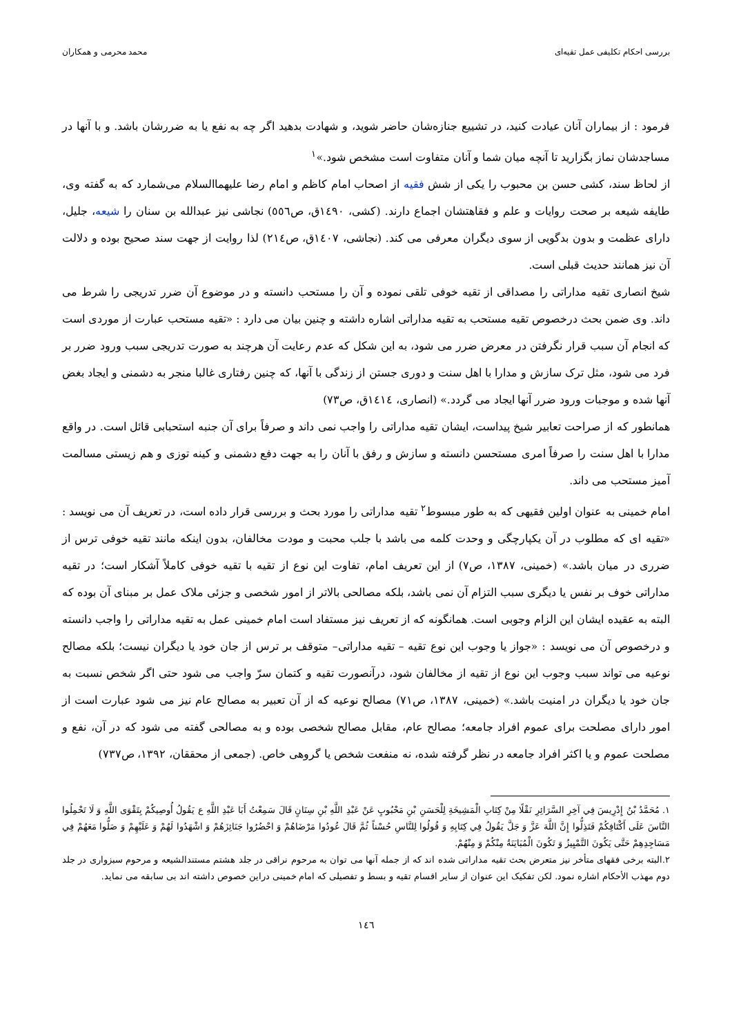بررسی احکام تکلیفی عمل تقیه‌ای محمد محرمی و همکاران
فرمود : از بیماران آنان عیادت کنید، در تشییع جنازه‌شان حاضر شوید، و شهادت بدهید اگر چه به نفع یا به ضررشان باشد. و با آنها در مساجدشان نماز بگزارید تا آنچه میان شما و آنان متفاوت است مشخص شود.»<sup>۱</sup>
از لحاظ سند، کشی حسن بن محبوب را یکی از شش فقیه از اصحاب امام کاظم و امام رضا علیهماالسلام می‌شمارد که به گفته وی، طایفه شیعه بر صحت روایات و علم و فقاهتشان اجماع دارند. (کشی، ۱٤۹۰ق، ص٥٥٦) نجاشی نیز عبدالله بن سنان را شیعه، جلیل، دارای عظمت و بدون بدگویی از سوی دیگران معرفی می کند. (نجاشی، ۱٤۰۷ق، ص۲۱٤) لذا روایت از جهت سند صحیح بوده و دلالت آن نیز همانند حدیث قبلی است.
شیخ انصاری تقیه مداراتی را مصداقی از تقیه خوفی تلقی نموده و آن را مستحب دانسته و در موضوع آن ضرر تدریجی را شرط می داند. وی ضمن بحث درخصوص تقیه مستحب به تقیه مداراتی اشاره داشته و چنین بیان می دارد : «تقیه مستحب عبارت از موردی است که انجام آن سبب قرار نگرفتن در معرض ضرر می شود، به این شکل که عدم رعایت آن هرچند به صورت تدریجی سبب ورود ضرر بر فرد می شود، مثل ترک سازش و مدارا با اهل سنت و دوری جستن از زندگی با آنها، که چنین رفتاری غالبا منجر به دشمنی و ایجاد بغض آنها شده و موجبات ورود ضرر آنها ایجاد می گردد.» (انصاری، ۱٤۱٤ق، ص۷۳)
همانطور که از صراحت تعابیر شیخ پیداست، ایشان تقیه مداراتی را واجب نمی داند و صرفاً برای آن جنبه استحبابی قائل است. در واقع مدارا با اهل سنت را صرفاً امری مستحسن دانسته و سازش و رفق با آنان را به جهت دفع دشمنی و کینه توزی و هم زیستی مسالمت آمیز مستحب می داند.
امام خمینی به عنوان اولین فقیهی که به طور مبسوط<sup>۲</sup> تقیه مداراتی را مورد بحث و بررسی قرار داده است، در تعریف آن می نویسد : «تقیه ای که مطلوب در آن یکپارچگی و وحدت کلمه می باشد با جلب محبت و مودت مخالفان، بدون اینکه مانند تقیه خوفی ترس از ضرری در میان باشد.» (خمینی، ۱۳۸۷، ص۷) از این تعریف امام، تفاوت این نوع از تقیه با تقیه خوفی کاملاً آشکار است؛ در تقیه مداراتی خوف بر نفس یا دیگری سبب التزام آن نمی باشد، بلکه مصالحی بالاتر از امور شخصی و جزئی ملاک عمل بر مبنای آن بوده که البته به عقیده ایشان این الزام وجوبی است. همانگونه که از تعریف نیز مستفاد است امام خمینی عمل به تقیه مداراتی را واجب دانسته و درخصوص آن می نویسد : «جواز یا وجوب این نوع تقیه – تقیه مداراتی– متوقف بر ترس از جان خود یا دیگران نیست؛ بلکه مصالح نوعیه می تواند سبب وجوب این نوع از تقیه از مخالفان شود، درآنصورت تقیه و کتمان سرّ واجب می شود حتی اگر شخص نسبت به جان خود یا دیگران در امنیت باشد.» (خمینی، ۱۳۸۷، ص۷۱) مصالح نوعیه که از آن تعبیر به مصالح عام نیز می شود عبارت است از امور دارای مصلحت برای عموم افراد جامعه؛ مصالح عام، مقابل مصالح شخصی بوده و به مصالحی گفته می شود که در آن، نفع و مصلحت عموم و یا اکثر افراد جامعه در نظر گرفته شده، نه منفعت شخص یا گروهی خاص. (جمعی از محققان، ۱۳۹۲، ص۷۳۷)
۱. مُحَمَّدُ بْنُ إِدْرِيسَ فِي آخِرِ السَّرَائِرِ نَقْلًا مِنْ كِتَابِ الْمَشِيخَةِ لِلْحَسَنِ بْنِ مَحْبُوبٍ عَنْ عَبْدِ اللَّهِ بْنِ سِنَانٍ قَالَ سَمِعْتُ أَبَا عَبْدِ اللَّهِ ع يَقُولُ أُوصِيكُمْ بِتَقْوَى اللَّهِ وَ لَا تَحْمِلُوا النَّاسَ عَلَى أَكْتَافِكُمْ فَتَذِلُّوا إِنَّ اللَّهَ عَزَّ وَ جَلَّ يَقُولُ فِي كِتَابِهِ وَ قُولُوا لِلنَّاسِ حُسْناً ثُمَّ قَالَ عُودُوا مَرْضَاهُمْ وَ احْضُرُوا جَنَائِزَهُمْ وَ اشْهَدُوا لَهُمْ وَ عَلَيْهِمْ وَ صَلُّوا مَعَهُمْ فِي مَسَاجِدِهِمْ حَتَّى يَكُونَ التَّمْيِيزُ وَ تَكُونَ الْمُبَايَنَةُ مِنْكُمْ وَ مِنْهُمْ.
۲.البته برخی فقهای متأخر نیز متعرض بحث تقیه مداراتی شده اند که از جمله آنها می توان به مرحوم نراقی در جلد هشتم مستندالشیعه و مرحوم سبزواری در جلد دوم مهذب الأحکام اشاره نمود. لکن تفکیک این عنوان از سایر اقسام تقیه و بسط و تفصیلی که امام خمینی دراین خصوص داشته اند بی سابقه می نماید.
۱٤٦